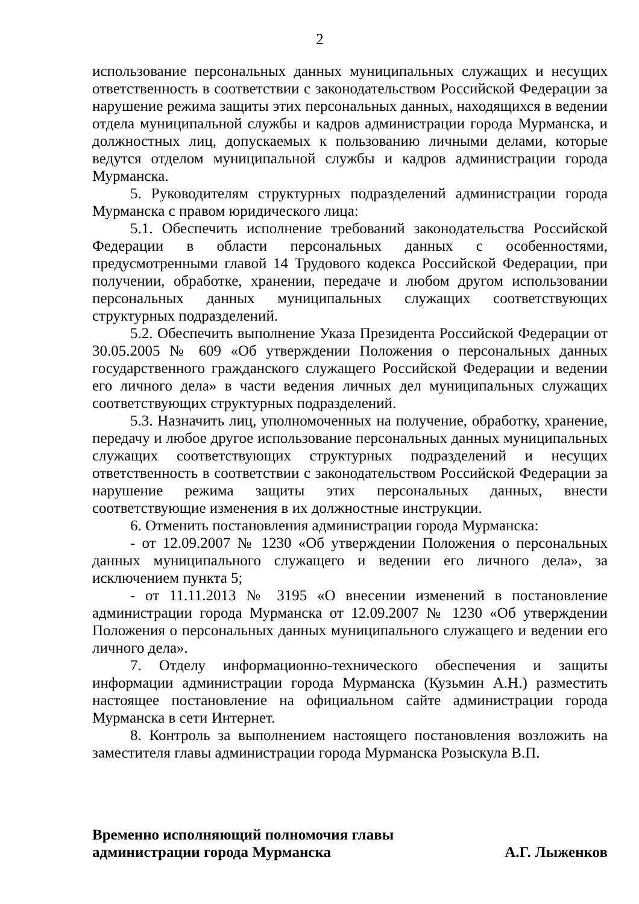2
использование персональных данных муниципальных служащих и несущих ответственность в соответствии с законодательством Российской Федерации за нарушение режима защиты этих персональных данных, находящихся в ведении отдела муниципальной службы и кадров администрации города Мурманска, и должностных лиц, допускаемых к пользованию личными делами, которые ведутся отделом муниципальной службы и кадров администрации города Мурманска.
5. Руководителям структурных подразделений администрации города Мурманска с правом юридического лица:
5.1. Обеспечить исполнение требований законодательства Российской Федерации в области персональных данных с особенностями, предусмотренными главой 14 Трудового кодекса Российской Федерации, при получении, обработке, хранении, передаче и любом другом использовании персональных данных муниципальных служащих соответствующих структурных подразделений.
5.2. Обеспечить выполнение Указа Президента Российской Федерации от 30.05.2005 № 609 «Об утверждении Положения о персональных данных государственного гражданского служащего Российской Федерации и ведении его личного дела» в части ведения личных дел муниципальных служащих соответствующих структурных подразделений.
5.3. Назначить лиц, уполномоченных на получение, обработку, хранение, передачу и любое другое использование персональных данных муниципальных служащих соответствующих структурных подразделений и несущих ответственность в соответствии с законодательством Российской Федерации за нарушение режима защиты этих персональных данных, внести соответствующие изменения в их должностные инструкции.
6. Отменить постановления администрации города Мурманска:
- от 12.09.2007 № 1230 «Об утверждении Положения о персональных данных муниципального служащего и ведении его личного дела», за исключением пункта 5;
- от 11.11.2013 № 3195 «О внесении изменений в постановление администрации города Мурманска от 12.09.2007 № 1230 «Об утверждении Положения о персональных данных муниципального служащего и ведении его личного дела».
7. Отделу информационно-технического обеспечения и защиты информации администрации города Мурманска (Кузьмин А.Н.) разместить настоящее постановление на официальном сайте администрации города Мурманска в сети Интернет.
8. Контроль за выполнением настоящего постановления возложить на заместителя главы администрации города Мурманска Розыскула В.П.
Временно исполняющий полномочия главы
администрации города Мурманска
А.Г. Лыженков